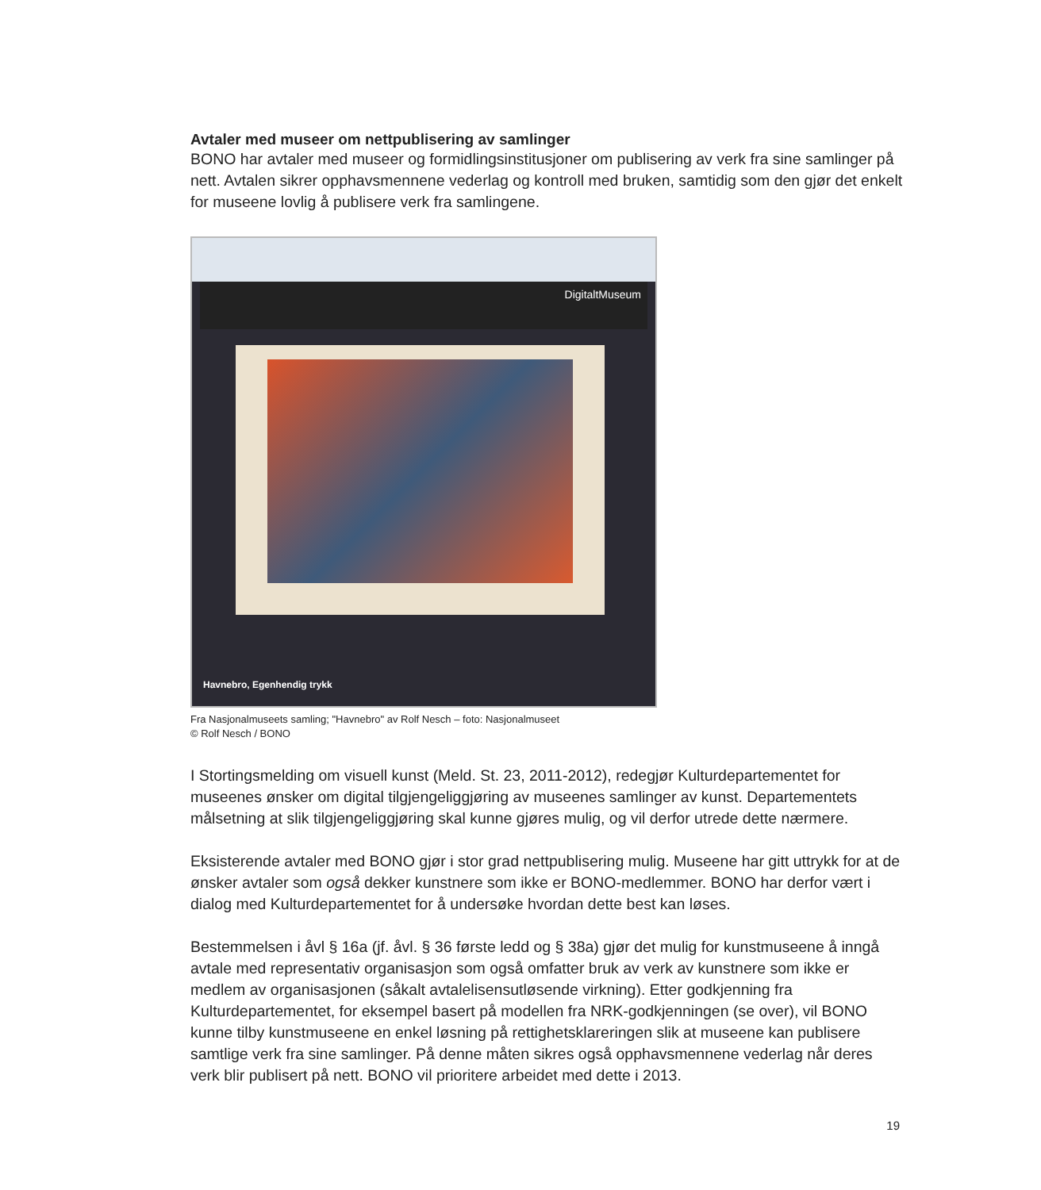Avtaler med museer om nettpublisering av samlinger
BONO har avtaler med museer og formidlingsinstitusjoner om publisering av verk fra sine samlinger på nett. Avtalen sikrer opphavsmennene vederlag og kontroll med bruken, samtidig som den gjør det enkelt for museene lovlig å publisere verk fra samlingene.
DigitaltMuseum
Havnebro, Egenhendig trykk
Fra Nasjonalmuseets samling; "Havnebro" av Rolf Nesch – foto: Nasjonalmuseet
© Rolf Nesch / BONO
I Stortingsmelding om visuell kunst (Meld. St. 23, 2011-2012), redegjør Kulturdepartementet for museenes ønsker om digital tilgjengeliggjøring av museenes samlinger av kunst. Departementets målsetning at slik tilgjengeliggjøring skal kunne gjøres mulig, og vil derfor utrede dette nærmere.
Eksisterende avtaler med BONO gjør i stor grad nettpublisering mulig. Museene har gitt uttrykk for at de ønsker avtaler som også dekker kunstnere som ikke er BONO-medlemmer. BONO har derfor vært i dialog med Kulturdepartementet for å undersøke hvordan dette best kan løses.
Bestemmelsen i åvl § 16a (jf. åvl. § 36 første ledd og § 38a) gjør det mulig for kunstmuseene å inngå avtale med representativ organisasjon som også omfatter bruk av verk av kunstnere som ikke er medlem av organisasjonen (såkalt avtalelisensutløsende virkning). Etter godkjenning fra Kulturdepartementet, for eksempel basert på modellen fra NRK-godkjenningen (se over), vil BONO kunne tilby kunstmuseene en enkel løsning på rettighetsklareringen slik at museene kan publisere samtlige verk fra sine samlinger. På denne måten sikres også opphavsmennene vederlag når deres verk blir publisert på nett. BONO vil prioritere arbeidet med dette i 2013.
19